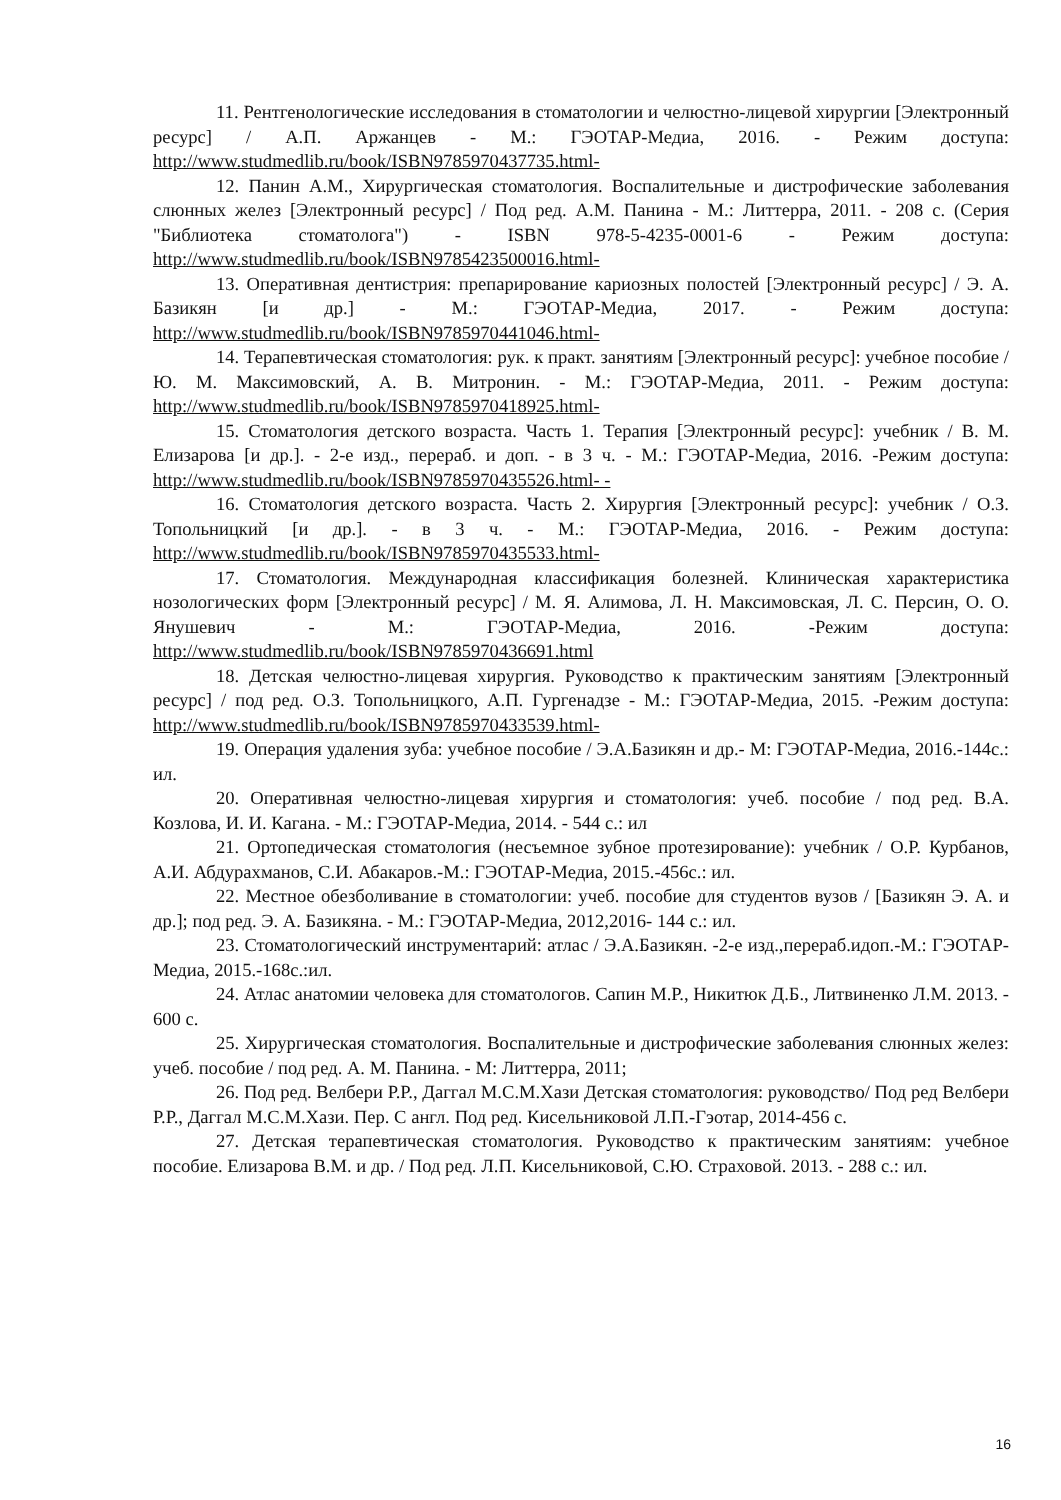11. Рентгенологические исследования в стоматологии и челюстно-лицевой хирургии [Электронный ресурс] / А.П. Аржанцев - М.: ГЭОТАР-Медиа, 2016. - Режим доступа: http://www.studmedlib.ru/book/ISBN9785970437735.html-
12. Панин А.М., Хирургическая стоматология. Воспалительные и дистрофические заболевания слюнных желез [Электронный ресурс] / Под ред. А.М. Панина - М.: Литтерра, 2011. - 208 с. (Серия "Библиотека стоматолога") - ISBN 978-5-4235-0001-6 - Режим доступа: http://www.studmedlib.ru/book/ISBN9785423500016.html-
13. Оперативная дентистрия: препарирование кариозных полостей [Электронный ресурс] / Э. А. Базикян [и др.] - М.: ГЭОТАР-Медиа, 2017. - Режим доступа: http://www.studmedlib.ru/book/ISBN9785970441046.html-
14. Терапевтическая стоматология: рук. к практ. занятиям [Электронный ресурс]: учебное пособие / Ю. М. Максимовский, А. В. Митронин. - М.: ГЭОТАР-Медиа, 2011. - Режим доступа: http://www.studmedlib.ru/book/ISBN9785970418925.html-
15. Стоматология детского возраста. Часть 1. Терапия [Электронный ресурс]: учебник / В. М. Елизарова [и др.]. - 2-е изд., перераб. и доп. - в 3 ч. - М.: ГЭОТАР-Медиа, 2016. -Режим доступа: http://www.studmedlib.ru/book/ISBN9785970435526.html- -
16. Стоматология детского возраста. Часть 2. Хирургия [Электронный ресурс]: учебник / О.З. Топольницкий [и др.]. - в 3 ч. - М.: ГЭОТАР-Медиа, 2016. - Режим доступа: http://www.studmedlib.ru/book/ISBN9785970435533.html-
17. Стоматология. Международная классификация болезней. Клиническая характеристика нозологических форм [Электронный ресурс] / М. Я. Алимова, Л. Н. Максимовская, Л. С. Персин, О. О. Янушевич - М.: ГЭОТАР-Медиа, 2016. -Режим доступа: http://www.studmedlib.ru/book/ISBN9785970436691.html
18. Детская челюстно-лицевая хирургия. Руководство к практическим занятиям [Электронный ресурс] / под ред. О.З. Топольницкого, А.П. Гургенадзе - М.: ГЭОТАР-Медиа, 2015. -Режим доступа: http://www.studmedlib.ru/book/ISBN9785970433539.html-
19. Операция удаления зуба: учебное пособие / Э.А.Базикян и др.- М: ГЭОТАР-Медиа, 2016.-144с.: ил.
20. Оперативная челюстно-лицевая хирургия и стоматология: учеб. пособие / под ред. В.А. Козлова, И. И. Кагана. - М.: ГЭОТАР-Медиа, 2014. - 544 с.: ил
21. Ортопедическая стоматология (несъемное зубное протезирование): учебник / О.Р. Курбанов, А.И. Абдурахманов, С.И. Абакаров.-М.: ГЭОТАР-Медиа, 2015.-456с.: ил.
22. Местное обезболивание в стоматологии: учеб. пособие для студентов вузов / [Базикян Э. А. и др.]; под ред. Э. А. Базикяна. - М.: ГЭОТАР-Медиа, 2012,2016- 144 с.: ил.
23. Стоматологический инструментарий: атлас / Э.А.Базикян. -2-е изд.,перераб.идоп.-М.: ГЭОТАР-Медиа, 2015.-168с.:ил.
24. Атлас анатомии человека для стоматологов. Сапин М.Р., Никитюк Д.Б., Литвиненко Л.М. 2013. - 600 с.
25. Хирургическая стоматология. Воспалительные и дистрофические заболевания слюнных желез: учеб. пособие / под ред. А. М. Панина. - М: Литтерра, 2011;
26. Под ред. Велбери Р.Р., Даггал М.С.М.Хази Детская стоматология: руководство/ Под ред Велбери Р.Р., Даггал М.С.М.Хази. Пер. С англ. Под ред. Кисельниковой Л.П.-Гэотар, 2014-456 с.
27. Детская терапевтическая стоматология. Руководство к практическим занятиям: учебное пособие. Елизарова В.М. и др. / Под ред. Л.П. Кисельниковой, С.Ю. Страховой. 2013. - 288 с.: ил.
16